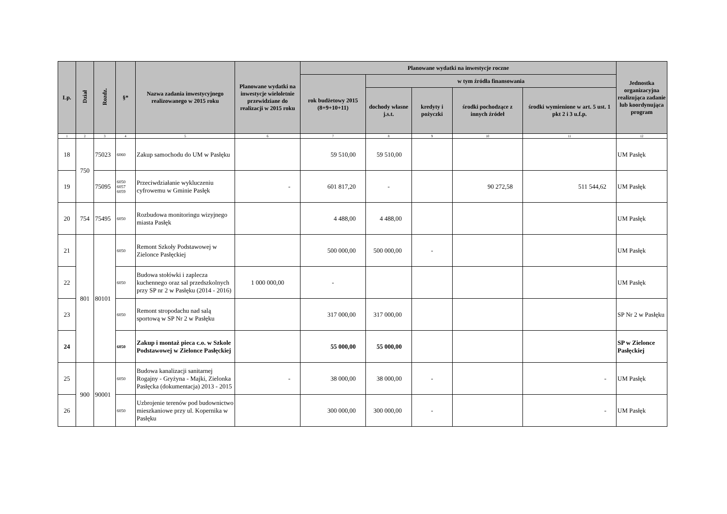| Lp. | Dział | Rozdz. | §* | Nazwa zadania inwestycyjnego realizowanego w 2015 roku | Planowane wydatki na inwestycje wieloletnie przewidziane do realizacji w 2015 roku | Planowane wydatki na inwestycje roczne | | | | | Jednostka organizacyjna realizująca zadanie lub koordynująca program |
| --- | --- | --- | --- | --- | --- | --- | --- | --- | --- | --- | --- |
| | | | | | | rok budżetowy 2015 (8+9+10+11) | w tym źródła finansowania | | | | |
| | | | | | | | dochody własne j.s.t. | kredyty i pożyczki | środki pochodzące z innych źródeł | środki wymienione w art. 5 ust. 1 pkt 2 i 3 u.f.p. | |
| 1 | 2 | 3 | 4 | 5 | 6 | 7 | 8 | 9 | 10 | 11 | 12 |
| 18 | 750 | 75023 | 6060 | Zakup samochodu do UM w Pasłęku | | 59 510,00 | 59 510,00 | | | | UM Pasłęk |
| 19 | | 75095 | 6050 6057 6059 | Przeciwdziałanie wykluczeniu cyfrowemu w Gminie Pasłęk | - | 601 817,20 | - | | 90 272,58 | 511 544,62 | UM Pasłęk |
| 20 | 754 | 75495 | 6050 | Rozbudowa monitoringu wizyjnego miasta Pasłęk | | 4 488,00 | 4 488,00 | | | | UM Pasłęk |
| 21 | 801 | 80101 | 6050 | Remont Szkoły Podstawowej w Zielonce Pasłęckiej | | 500 000,00 | 500 000,00 | - | | | UM Pasłęk |
| 22 | | | 6050 | Budowa stołówki i zaplecza kuchennego oraz sal przedszkolnych przy SP nr 2 w Pasłęku (2014 - 2016) | 1 000 000,00 | - | | | | | UM Pasłęk |
| 23 | | | 6050 | Remont stropodachu nad salą sportową w SP Nr 2 w Pasłęku | | 317 000,00 | 317 000,00 | | | | SP Nr 2 w Pasłęku |
| 24 | | | 6050 | Zakup i montaż pieca c.o. w Szkole Podstawowej w Zielonce Pasłęckiej | | 55 000,00 | 55 000,00 | | | | SP w Zielonce Pasłęckiej |
| 25 | 900 | 90001 | 6050 | Budowa kanalizacji sanitarnej Rogajny - Gryżyna - Majki, Zielonka Pasłęcka (dokumentacja) 2013 - 2015 | - | 38 000,00 | 38 000,00 | - | | - | UM Pasłęk |
| 26 | | | 6050 | Uzbrojenie terenów pod budownictwo mieszkaniowe przy ul. Kopernika w Pasłęku | | 300 000,00 | 300 000,00 | - | | - | UM Pasłęk |